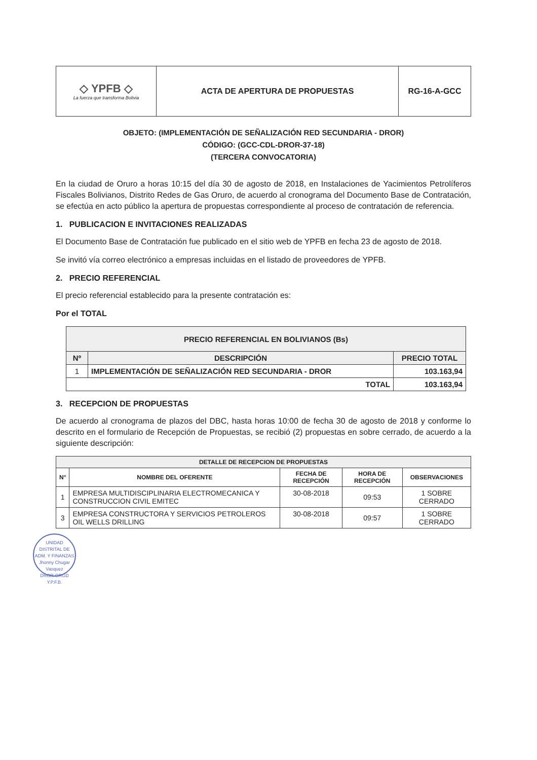| ◇ YPFB ◇ La fuerza que transforma Bolivia | ACTA DE APERTURA DE PROPUESTAS | RG-16-A-GCC |
OBJETO: (IMPLEMENTACIÓN DE SEÑALIZACIÓN RED SECUNDARIA - DROR)
CÓDIGO: (GCC-CDL-DROR-37-18)
(TERCERA CONVOCATORIA)
En la ciudad de Oruro a horas 10:15 del día 30 de agosto de 2018, en Instalaciones de Yacimientos Petrolíferos Fiscales Bolivianos, Distrito Redes de Gas Oruro, de acuerdo al cronograma del Documento Base de Contratación, se efectúa en acto público la apertura de propuestas correspondiente al proceso de contratación de referencia.
1. PUBLICACION E INVITACIONES REALIZADAS
El Documento Base de Contratación fue publicado en el sitio web de YPFB en fecha 23 de agosto de 2018.
Se invitó vía correo electrónico a empresas incluidas en el listado de proveedores de YPFB.
2. PRECIO REFERENCIAL
El precio referencial establecido para la presente contratación es:
Por el TOTAL
| PRECIO REFERENCIAL EN BOLIVIANOS (Bs) | | |
| --- | --- | --- |
| Nº | DESCRIPCIÓN | PRECIO TOTAL |
| 1 | IMPLEMENTACIÓN DE SEÑALIZACIÓN RED SECUNDARIA - DROR | 103.163,94 |
| TOTAL | | 103.163,94 |
3. RECEPCION DE PROPUESTAS
De acuerdo al cronograma de plazos del DBC, hasta horas 10:00 de fecha 30 de agosto de 2018 y conforme lo descrito en el formulario de Recepción de Propuestas, se recibió (2) propuestas en sobre cerrado, de acuerdo a la siguiente descripción:
| DETALLE DE RECEPCION DE PROPUESTAS | | | | |
| --- | --- | --- | --- | --- |
| N° | NOMBRE DEL OFERENTE | FECHA DE RECEPCIÓN | HORA DE RECEPCIÓN | OBSERVACIONES |
| 1 | EMPRESA MULTIDISCIPLINARIA ELECTROMECANICA Y CONSTRUCCION CIVIL EMITEC | 30-08-2018 | 09:53 | 1 SOBRE CERRADO |
| 3 | EMPRESA CONSTRUCTORA Y SERVICIOS PETROLEROS OIL WELLS DRILLING | 30-08-2018 | 09:57 | 1 SOBRE CERRADO |
UNIDAD DISTRITAL DE ADM. Y FINANZAS
Jhonny Chugar Vasquez
DROR-GRGD Y.P.F.B.